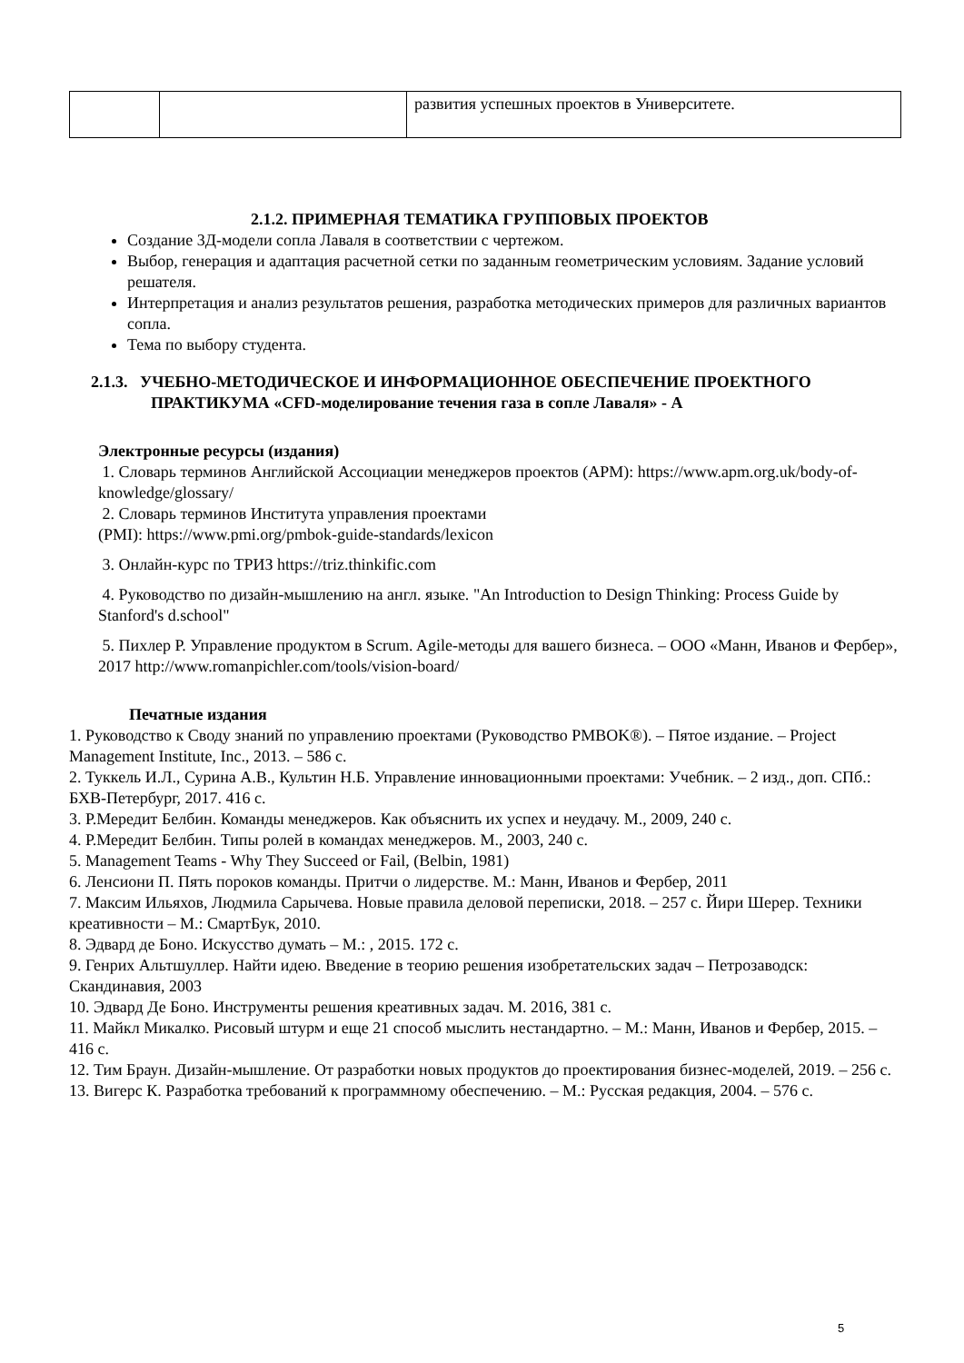| | | развития успешных проектов в Университете. |
2.1.2. ПРИМЕРНАЯ ТЕМАТИКА ГРУППОВЫХ ПРОЕКТОВ
Создание 3Д-модели сопла Лаваля в соответствии с чертежом.
Выбор, генерация и адаптация расчетной сетки по заданным геометрическим условиям. Задание условий решателя.
Интерпретация и анализ результатов решения, разработка методических примеров для различных вариантов сопла.
Тема по выбору студента.
2.1.3. УЧЕБНО-МЕТОДИЧЕСКОЕ И ИНФОРМАЦИОННОЕ ОБЕСПЕЧЕНИЕ ПРОЕКТНОГО ПРАКТИКУМА «CFD-моделирование течения газа в сопле Лаваля» - А
Электронные ресурсы (издания)
1. Словарь терминов Английской Ассоциации менеджеров проектов (APM): https://www.apm.org.uk/body-of-knowledge/glossary/
2. Словарь терминов Института управления проектами
(PMI): https://www.pmi.org/pmbok-guide-standards/lexicon
3. Онлайн-курс по ТРИЗ https://triz.thinkific.com
4. Руководство по дизайн-мышлению на англ. языке. "An Introduction to Design Thinking: Process Guide by Stanford's d.school"
5. Пихлер Р. Управление продуктом в Scrum. Agile-методы для вашего бизнеса. – ООО «Манн, Иванов и Фербер», 2017 http://www.romanpichler.com/tools/vision-board/
Печатные издания
1. Руководство к Своду знаний по управлению проектами (Руководство PMBOK®). – Пятое издание. – Project Management Institute, Inc., 2013. – 586 с.
2. Туккель И.Л., Сурина А.В., Культин Н.Б. Управление инновационными проектами: Учебник. – 2 изд., доп. СПб.: БХВ-Петербург, 2017. 416 с.
3. Р.Мередит Белбин. Команды менеджеров. Как объяснить их успех и неудачу. М., 2009, 240 с.
4. Р.Мередит Белбин. Типы ролей в командах менеджеров. М., 2003, 240 с.
5. Management Teams - Why They Succeed or Fail, (Belbin, 1981)
6. Ленсиони П. Пять пороков команды. Притчи о лидерстве. М.: Манн, Иванов и Фербер, 2011
7. Максим Ильяхов, Людмила Сарычева. Новые правила деловой переписки, 2018. – 257 с. Йири Шерер. Техники креативности – М.: СмартБук, 2010.
8. Эдвард де Боно. Искусство думать – М.: , 2015. 172 с.
9. Генрих Альтшуллер. Найти идею. Введение в теорию решения изобретательских задач – Петрозаводск: Скандинавия, 2003
10. Эдвард Де Боно. Инструменты решения креативных задач. М. 2016, 381 с.
11. Майкл Микалко. Рисовый штурм и еще 21 способ мыслить нестандартно. – М.: Манн, Иванов и Фербер, 2015. – 416 с.
12. Тим Браун. Дизайн-мышление. От разработки новых продуктов до проектирования бизнес-моделей, 2019. – 256 с.
13. Вигерс К. Разработка требований к программному обеспечению. – М.: Русская редакция, 2004. – 576 с.
5